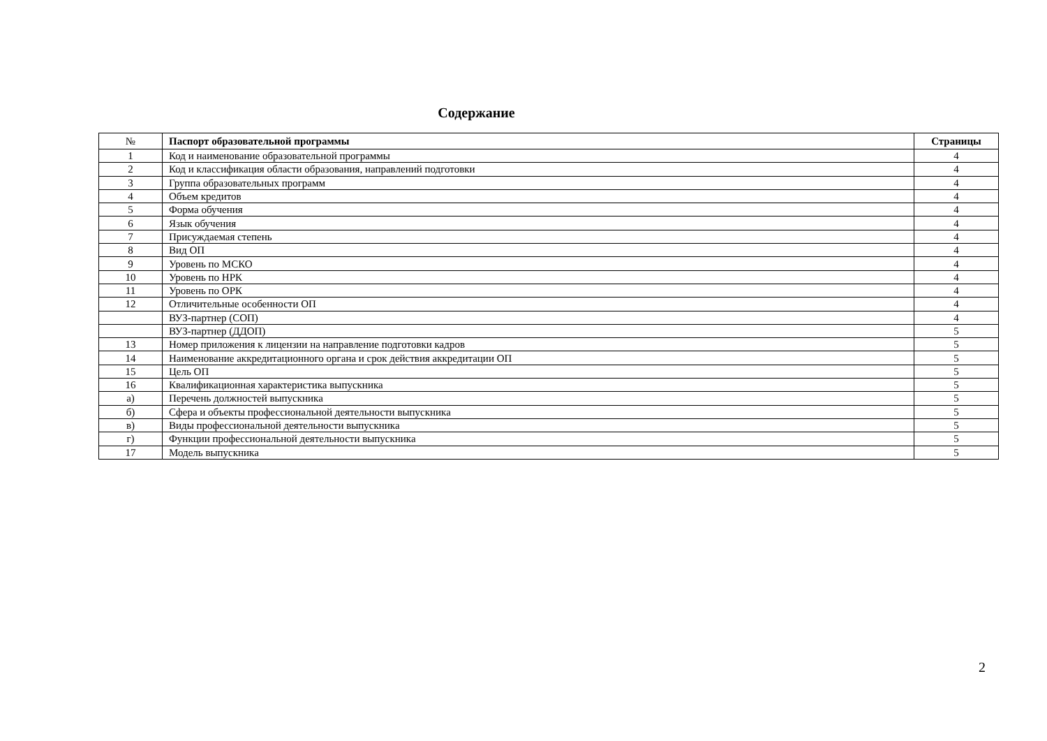Содержание
| № | Паспорт образовательной программы | Страницы |
| --- | --- | --- |
| 1 | Код и наименование образовательной программы | 4 |
| 2 | Код и классификация области образования, направлений подготовки | 4 |
| 3 | Группа образовательных программ | 4 |
| 4 | Объем кредитов | 4 |
| 5 | Форма обучения | 4 |
| 6 | Язык обучения | 4 |
| 7 | Присуждаемая степень | 4 |
| 8 | Вид ОП | 4 |
| 9 | Уровень по МСКО | 4 |
| 10 | Уровень по НРК | 4 |
| 11 | Уровень по ОРК | 4 |
| 12 | Отличительные особенности ОП | 4 |
| | ВУЗ-партнер (СОП) | 4 |
| | ВУЗ-партнер (ДДОП) | 5 |
| 13 | Номер приложения к лицензии на направление подготовки кадров | 5 |
| 14 | Наименование аккредитационного органа и срок действия аккредитации ОП | 5 |
| 15 | Цель ОП | 5 |
| 16 | Квалификационная характеристика выпускника | 5 |
| а) | Перечень должностей выпускника | 5 |
| б) | Сфера и объекты профессиональной деятельности выпускника | 5 |
| в) | Виды профессиональной деятельности выпускника | 5 |
| г) | Функции профессиональной деятельности выпускника | 5 |
| 17 | Модель выпускника | 5 |
2